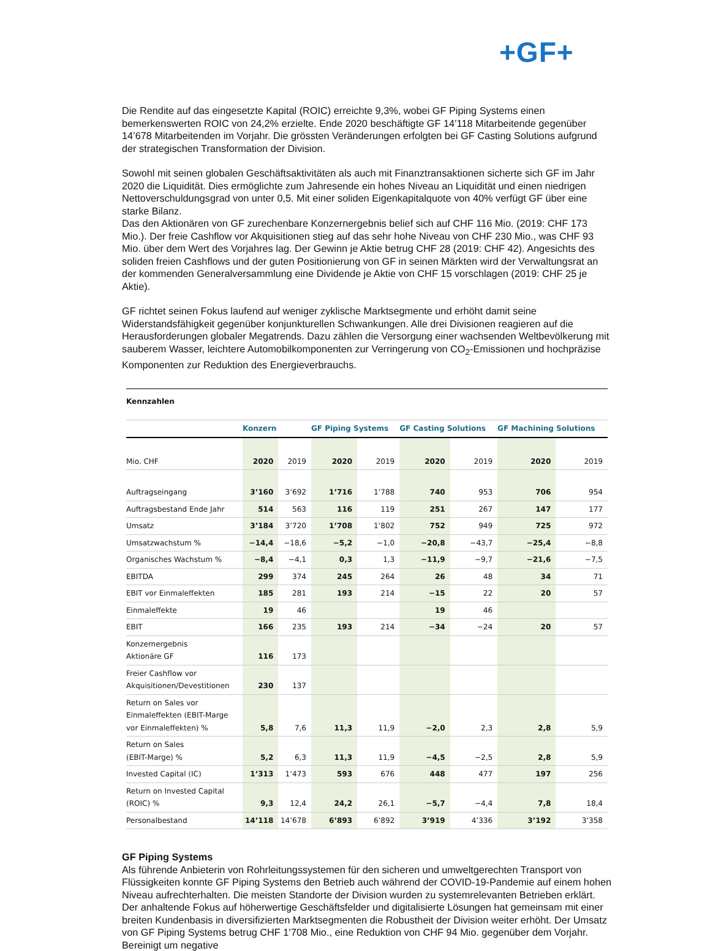+GF+
Die Rendite auf das eingesetzte Kapital (ROIC) erreichte 9,3%, wobei GF Piping Systems einen bemerkenswerten ROIC von 24,2% erzielte. Ende 2020 beschäftigte GF 14’118 Mitarbeitende gegenüber 14’678 Mitarbeitenden im Vorjahr. Die grössten Veränderungen erfolgten bei GF Casting Solutions aufgrund der strategischen Transformation der Division.
Sowohl mit seinen globalen Geschäftsaktivitäten als auch mit Finanztransaktionen sicherte sich GF im Jahr 2020 die Liquidität. Dies ermöglichte zum Jahresende ein hohes Niveau an Liquidität und einen niedrigen Nettoverschuldungsgrad von unter 0,5. Mit einer soliden Eigenkapitalquote von 40% verfügt GF über eine starke Bilanz.
Das den Aktionären von GF zurechenbare Konzernergebnis belief sich auf CHF 116 Mio. (2019: CHF 173 Mio.). Der freie Cashflow vor Akquisitionen stieg auf das sehr hohe Niveau von CHF 230 Mio., was CHF 93 Mio. über dem Wert des Vorjahres lag. Der Gewinn je Aktie betrug CHF 28 (2019: CHF 42). Angesichts des soliden freien Cashflows und der guten Positionierung von GF in seinen Märkten wird der Verwaltungsrat an der kommenden Generalversammlung eine Dividende je Aktie von CHF 15 vorschlagen (2019: CHF 25 je Aktie).
GF richtet seinen Fokus laufend auf weniger zyklische Marktsegmente und erhöht damit seine Widerstandsfähigkeit gegenüber konjunkturellen Schwankungen. Alle drei Divisionen reagieren auf die Herausforderungen globaler Megatrends. Dazu zählen die Versorgung einer wachsenden Weltbevölkerung mit sauberem Wasser, leichtere Automobilkomponenten zur Verringerung von CO<sub>2</sub>-Emissionen und hochpräzise Komponenten zur Reduktion des Energieverbrauchs.
| Kennzahlen | | | | | | | | |
| --- | --- | --- | --- | --- | --- | --- | --- | --- |
| | Konzern | | GF Piping Systems | | GF Casting Solutions | | GF Machining Solutions | |
| Mio. CHF | 2020 | 2019 | 2020 | 2019 | 2020 | 2019 | 2020 | 2019 |
| Auftragseingang | 3’160 | 3’692 | 1’716 | 1’788 | 740 | 953 | 706 | 954 |
| Auftragsbestand Ende Jahr | 514 | 563 | 116 | 119 | 251 | 267 | 147 | 177 |
| Umsatz | 3’184 | 3’720 | 1’708 | 1’802 | 752 | 949 | 725 | 972 |
| Umsatzwachstum % | −14,4 | −18,6 | −5,2 | −1,0 | −20,8 | −43,7 | −25,4 | −8,8 |
| Organisches Wachstum % | −8,4 | −4,1 | 0,3 | 1,3 | −11,9 | −9,7 | −21,6 | −7,5 |
| EBITDA | 299 | 374 | 245 | 264 | 26 | 48 | 34 | 71 |
| EBIT vor Einmaleffekten | 185 | 281 | 193 | 214 | −15 | 22 | 20 | 57 |
| Einmaleffekte | 19 | 46 | | | 19 | 46 | | |
| EBIT | 166 | 235 | 193 | 214 | −34 | −24 | 20 | 57 |
| Konzernergebnis Aktionäre GF | 116 | 173 | | | | | | |
| Freier Cashflow vor Akquisitionen/Devestitionen | 230 | 137 | | | | | | |
| Return on Sales vor Einmaleffekten (EBIT-Marge vor Einmaleffekten) % | 5,8 | 7,6 | 11,3 | 11,9 | −2,0 | 2,3 | 2,8 | 5,9 |
| Return on Sales (EBIT-Marge) % | 5,2 | 6,3 | 11,3 | 11,9 | −4,5 | −2,5 | 2,8 | 5,9 |
| Invested Capital (IC) | 1’313 | 1’473 | 593 | 676 | 448 | 477 | 197 | 256 |
| Return on Invested Capital (ROIC) % | 9,3 | 12,4 | 24,2 | 26,1 | −5,7 | −4,4 | 7,8 | 18,4 |
| Personalbestand | 14’118 | 14’678 | 6’893 | 6’892 | 3’919 | 4’336 | 3’192 | 3’358 |
GF Piping Systems
Als führende Anbieterin von Rohrleitungssystemen für den sicheren und umweltgerechten Transport von Flüssigkeiten konnte GF Piping Systems den Betrieb auch während der COVID-19-Pandemie auf einem hohen Niveau aufrechterhalten. Die meisten Standorte der Division wurden zu systemrelevanten Betrieben erklärt. Der anhaltende Fokus auf höherwertige Geschäftsfelder und digitalisierte Lösungen hat gemeinsam mit einer breiten Kundenbasis in diversifizierten Marktsegmenten die Robustheit der Division weiter erhöht. Der Umsatz von GF Piping Systems betrug CHF 1’708 Mio., eine Reduktion von CHF 94 Mio. gegenüber dem Vorjahr. Bereinigt um negative